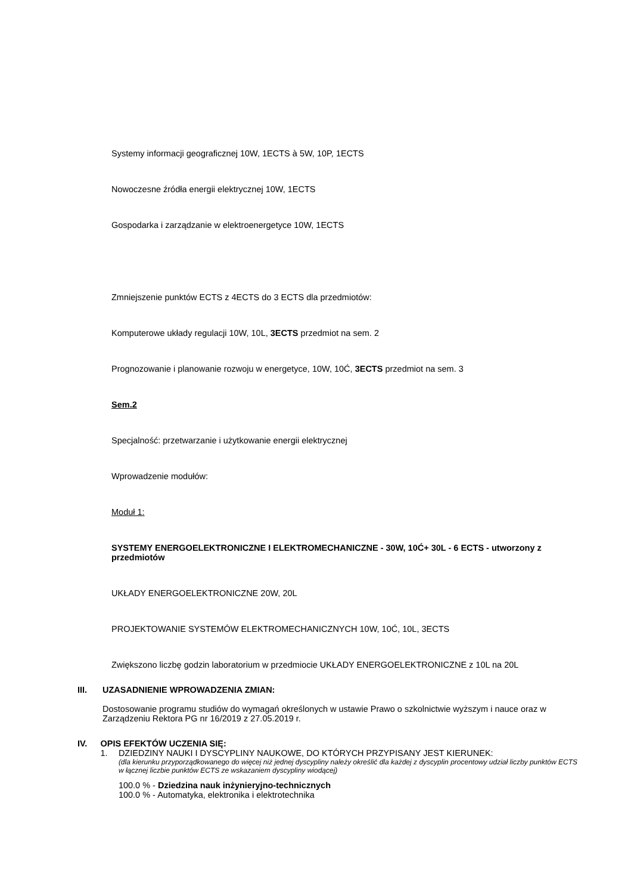Systemy informacji geograficznej 10W, 1ECTS à 5W, 10P, 1ECTS
Nowoczesne źródła energii elektrycznej 10W, 1ECTS
Gospodarka i zarządzanie w elektroenergetyce 10W, 1ECTS
Zmniejszenie punktów ECTS z 4ECTS do 3 ECTS dla przedmiotów:
Komputerowe układy regulacji 10W, 10L, 3ECTS przedmiot na sem. 2
Prognozowanie i planowanie rozwoju w energetyce, 10W, 10Ć, 3ECTS przedmiot na sem. 3
Sem.2
Specjalność: przetwarzanie i użytkowanie energii elektrycznej
Wprowadzenie modułów:
Moduł 1:
SYSTEMY ENERGOELEKTRONICZNE I ELEKTROMECHANICZNE - 30W, 10Ć+ 30L - 6 ECTS - utworzony z przedmiotów
UKŁADY ENERGOELEKTRONICZNE 20W, 20L
PROJEKTOWANIE SYSTEMÓW ELEKTROMECHANICZNYCH 10W, 10Ć, 10L, 3ECTS
Zwiększono liczbę godzin laboratorium w przedmiocie UKŁADY ENERGOELEKTRONICZNE z 10L na 20L
III. UZASADNIENIE WPROWADZENIA ZMIAN:
Dostosowanie programu studiów do wymagań określonych w ustawie Prawo o szkolnictwie wyższym i nauce oraz w Zarządzeniu Rektora PG nr 16/2019 z 27.05.2019 r.
IV. OPIS EFEKTÓW UCZENIA SIĘ:
1. DZIEDZINY NAUKI I DYSCYPLINY NAUKOWE, DO KTÓRYCH PRZYPISANY JEST KIERUNEK:
(dla kierunku przyporządkowanego do więcej niż jednej dyscypliny należy określić dla każdej z dyscyplin procentowy udział liczby punktów ECTS w łącznej liczbie punktów ECTS ze wskazaniem dyscypliny wiodącej)
100.0 % - Dziedzina nauk inżynieryjno-technicznych
100.0 % - Automatyka, elektronika i elektrotechnika